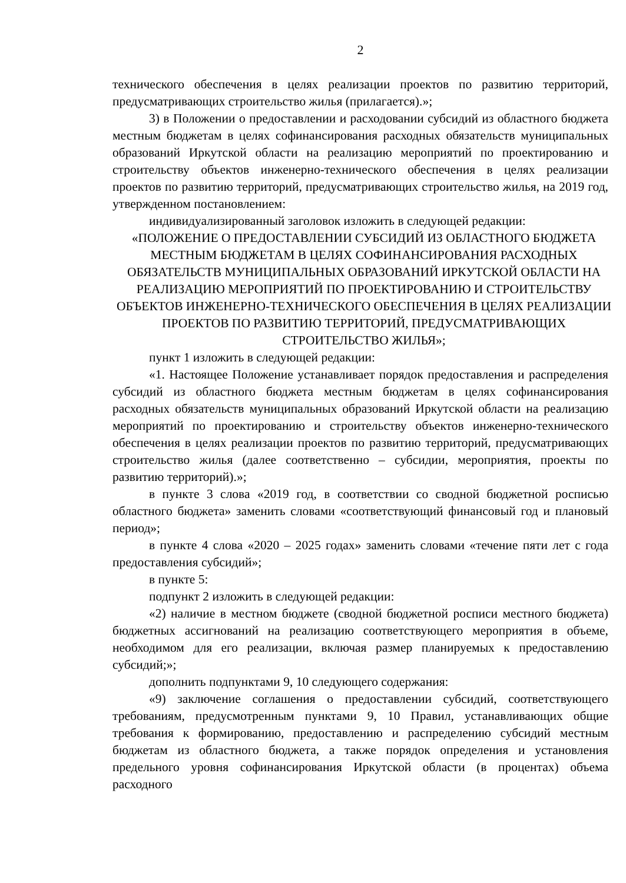2
технического обеспечения в целях реализации проектов по развитию территорий, предусматривающих строительство жилья (прилагается).»;
3) в Положении о предоставлении и расходовании субсидий из областного бюджета местным бюджетам в целях софинансирования расходных обязательств муниципальных образований Иркутской области на реализацию мероприятий по проектированию и строительству объектов инженерно-технического обеспечения в целях реализации проектов по развитию территорий, предусматривающих строительство жилья, на 2019 год, утвержденном постановлением:
индивидуализированный заголовок изложить в следующей редакции:
«ПОЛОЖЕНИЕ О ПРЕДОСТАВЛЕНИИ СУБСИДИЙ ИЗ ОБЛАСТНОГО БЮДЖЕТА МЕСТНЫМ БЮДЖЕТАМ В ЦЕЛЯХ СОФИНАНСИРОВАНИЯ РАСХОДНЫХ ОБЯЗАТЕЛЬСТВ МУНИЦИПАЛЬНЫХ ОБРАЗОВАНИЙ ИРКУТСКОЙ ОБЛАСТИ НА РЕАЛИЗАЦИЮ МЕРОПРИЯТИЙ ПО ПРОЕКТИРОВАНИЮ И СТРОИТЕЛЬСТВУ ОБЪЕКТОВ ИНЖЕНЕРНО-ТЕХНИЧЕСКОГО ОБЕСПЕЧЕНИЯ В ЦЕЛЯХ РЕАЛИЗАЦИИ ПРОЕКТОВ ПО РАЗВИТИЮ ТЕРРИТОРИЙ, ПРЕДУСМАТРИВАЮЩИХ СТРОИТЕЛЬСТВО ЖИЛЬЯ»;
пункт 1 изложить в следующей редакции:
«1. Настоящее Положение устанавливает порядок предоставления и распределения субсидий из областного бюджета местным бюджетам в целях софинансирования расходных обязательств муниципальных образований Иркутской области на реализацию мероприятий по проектированию и строительству объектов инженерно-технического обеспечения в целях реализации проектов по развитию территорий, предусматривающих строительство жилья (далее соответственно – субсидии, мероприятия, проекты по развитию территорий).»;
в пункте 3 слова «2019 год, в соответствии со сводной бюджетной росписью областного бюджета» заменить словами «соответствующий финансовый год и плановый период»;
в пункте 4 слова «2020 – 2025 годах» заменить словами «течение пяти лет с года предоставления субсидий»;
в пункте 5:
подпункт 2 изложить в следующей редакции:
«2) наличие в местном бюджете (сводной бюджетной росписи местного бюджета) бюджетных ассигнований на реализацию соответствующего мероприятия в объеме, необходимом для его реализации, включая размер планируемых к предоставлению субсидий;»;
дополнить подпунктами 9, 10 следующего содержания:
«9) заключение соглашения о предоставлении субсидий, соответствующего требованиям, предусмотренным пунктами 9, 10 Правил, устанавливающих общие требования к формированию, предоставлению и распределению субсидий местным бюджетам из областного бюджета, а также порядок определения и установления предельного уровня софинансирования Иркутской области (в процентах) объема расходного